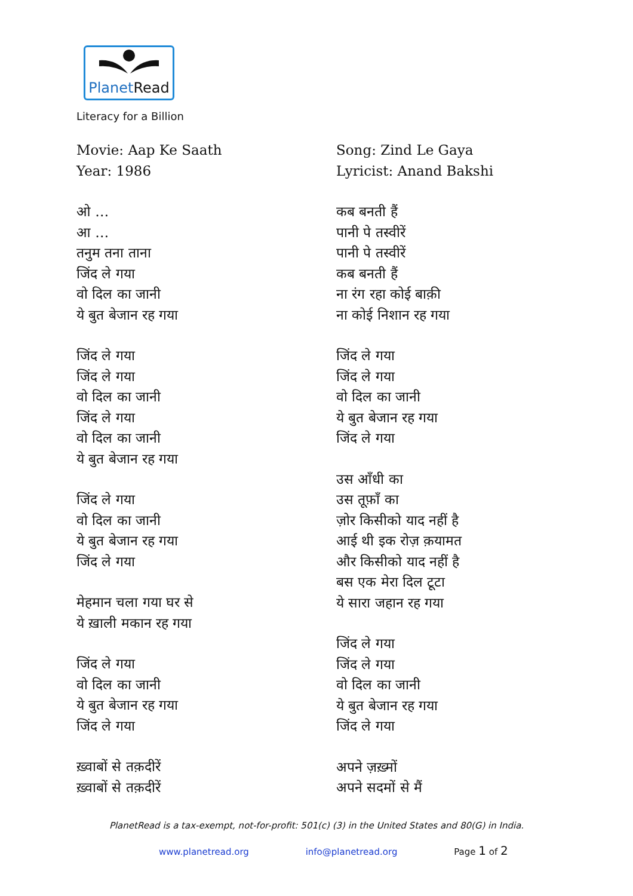PlanetRead
Literacy for a Billion
Movie: Aap Ke Saath
Year: 1986
ओ …
आ …
तनुम तना ताना
जिंद ले गया
वो दिल का जानी
ये बुत बेजान रह गया
जिंद ले गया
जिंद ले गया
वो दिल का जानी
जिंद ले गया
वो दिल का जानी
ये बुत बेजान रह गया
जिंद ले गया
वो दिल का जानी
ये बुत बेजान रह गया
जिंद ले गया
मेहमान चला गया घर से
ये ख़ाली मकान रह गया
जिंद ले गया
वो दिल का जानी
ये बुत बेजान रह गया
जिंद ले गया
ख़्वाबों से तक़दीरें
ख़्वाबों से तक़दीरें
Song: Zind Le Gaya
Lyricist: Anand Bakshi
कब बनती हैं
पानी पे तस्वीरें
पानी पे तस्वीरें
कब बनती हैं
ना रंग रहा कोई बाक़ी
ना कोई निशान रह गया
जिंद ले गया
जिंद ले गया
वो दिल का जानी
ये बुत बेजान रह गया
जिंद ले गया
उस आँधी का
उस तूफ़ाँ का
ज़ोर किसीको याद नहीं है
आई थी इक रोज़ क़यामत
और किसीको याद नहीं है
बस एक मेरा दिल टूटा
ये सारा जहान रह गया
जिंद ले गया
जिंद ले गया
वो दिल का जानी
ये बुत बेजान रह गया
जिंद ले गया
अपने ज़ख़्मों
अपने सदमों से मैं
PlanetRead is a tax-exempt, not-for-profit: 501(c) (3) in the United States and 80(G) in India.
www.planetread.org info@planetread.org Page 1 of 2